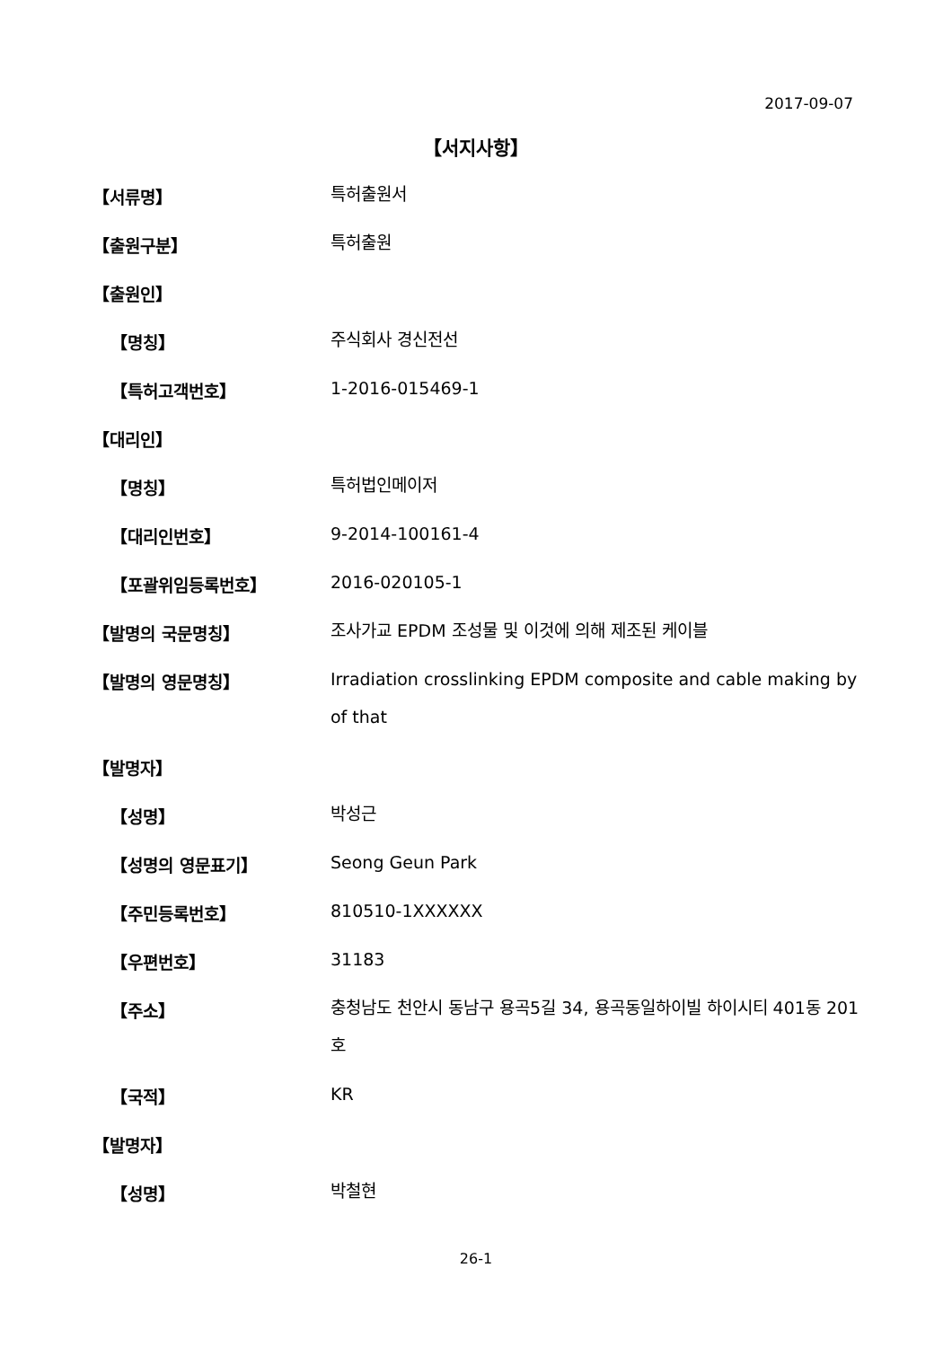2017-09-07
【서지사항】
【서류명】
특허출원서
【출원구분】
특허출원
【출원인】
【명칭】
주식회사 경신전선
【특허고객번호】
1-2016-015469-1
【대리인】
【명칭】
특허법인메이저
【대리인번호】
9-2014-100161-4
【포괄위임등록번호】
2016-020105-1
【발명의 국문명칭】
조사가교 EPDM 조성물 및 이것에 의해 제조된 케이블
【발명의 영문명칭】
Irradiation crosslinking EPDM composite and cable making by of that
【발명자】
【성명】
박성근
【성명의 영문표기】
Seong Geun Park
【주민등록번호】
810510-1XXXXXX
【우편번호】
31183
【주소】
충청남도 천안시 동남구 용곡5길 34, 용곡동일하이빌 하이시티 401동 201호
【국적】
KR
【발명자】
【성명】
박철현
26-1